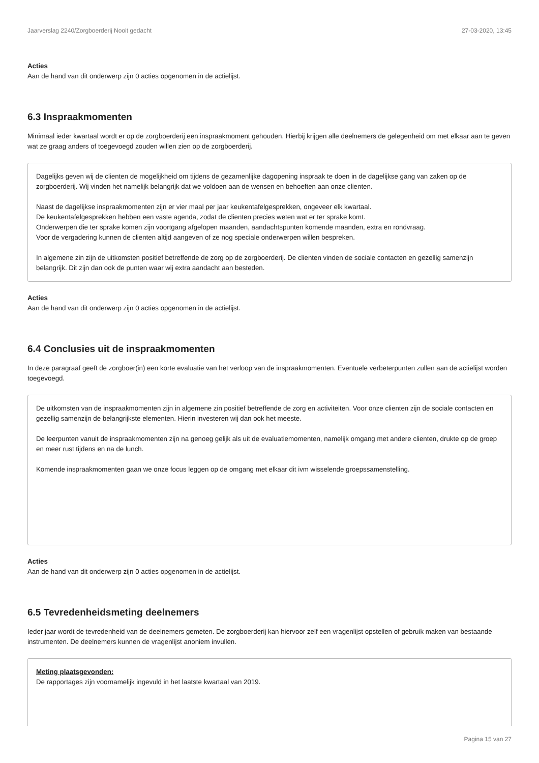Jaarverslag 2240/Zorgboerderij Nooit gedacht 27-03-2020, 13:45
Acties
Aan de hand van dit onderwerp zijn 0 acties opgenomen in de actielijst.
6.3 Inspraakmomenten
Minimaal ieder kwartaal wordt er op de zorgboerderij een inspraakmoment gehouden. Hierbij krijgen alle deelnemers de gelegenheid om met elkaar aan te geven wat ze graag anders of toegevoegd zouden willen zien op de zorgboerderij.
Dagelijks geven wij de clienten de mogelijkheid om tijdens de gezamenlijke dagopening inspraak te doen in de dagelijkse gang van zaken op de zorgboerderij. Wij vinden het namelijk belangrijk dat we voldoen aan de wensen en behoeften aan onze clienten.
Naast de dagelijkse inspraakmomenten zijn er vier maal per jaar keukentafelgesprekken, ongeveer elk kwartaal.
De keukentafelgesprekken hebben een vaste agenda, zodat de clienten precies weten wat er ter sprake komt.
Onderwerpen die ter sprake komen zijn voortgang afgelopen maanden, aandachtspunten komende maanden, extra en rondvraag.
Voor de vergadering kunnen de clienten altijd aangeven of ze nog speciale onderwerpen willen bespreken.
In algemene zin zijn de uitkomsten positief betreffende de zorg op de zorgboerderij. De clienten vinden de sociale contacten en gezellig samenzijn belangrijk. Dit zijn dan ook de punten waar wij extra aandacht aan besteden.
Acties
Aan de hand van dit onderwerp zijn 0 acties opgenomen in de actielijst.
6.4 Conclusies uit de inspraakmomenten
In deze paragraaf geeft de zorgboer(in) een korte evaluatie van het verloop van de inspraakmomenten. Eventuele verbeterpunten zullen aan de actielijst worden toegevoegd.
De uitkomsten van de inspraakmomenten zijn in algemene zin positief betreffende de zorg en activiteiten. Voor onze clienten zijn de sociale contacten en gezellig samenzijn de belangrijkste elementen. Hierin investeren wij dan ook het meeste.
De leerpunten vanuit de inspraakmomenten zijn na genoeg gelijk als uit de evaluatiemomenten, namelijk omgang met andere clienten, drukte op de groep en meer rust tijdens en na de lunch.
Komende inspraakmomenten gaan we onze focus leggen op de omgang met elkaar dit ivm wisselende groepssamenstelling.
Acties
Aan de hand van dit onderwerp zijn 0 acties opgenomen in de actielijst.
6.5 Tevredenheidsmeting deelnemers
Ieder jaar wordt de tevredenheid van de deelnemers gemeten. De zorgboerderij kan hiervoor zelf een vragenlijst opstellen of gebruik maken van bestaande instrumenten. De deelnemers kunnen de vragenlijst anoniem invullen.
Meting plaatsgevonden:
De rapportages zijn voornamelijk ingevuld in het laatste kwartaal van 2019.
Pagina 15 van 27